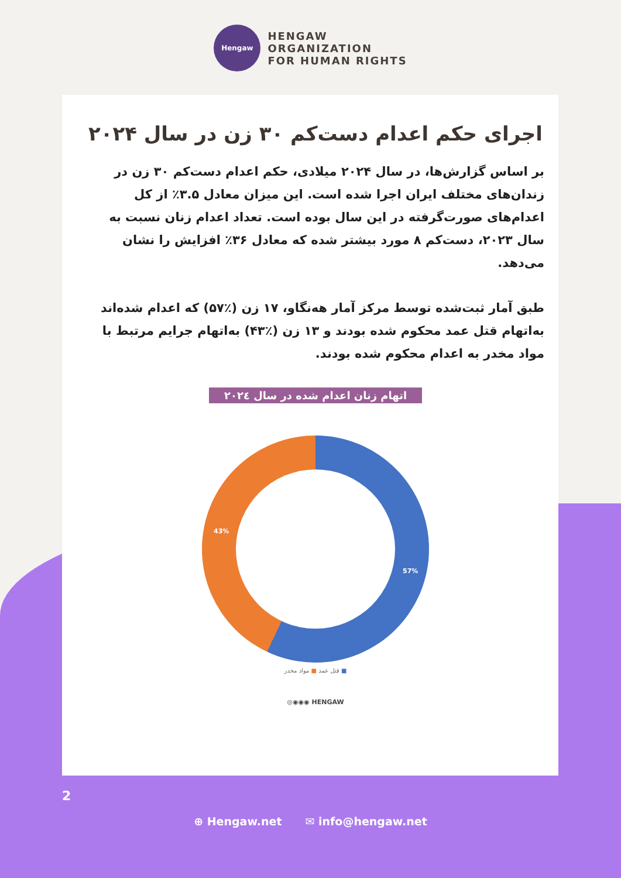Hengaw
HENGAW
ORGANIZATION
FOR HUMAN RIGHTS
اجرای حکم اعدام دست‌کم ۳۰ زن در سال ۲۰۲۴
بر اساس گزارش‌ها، در سال ۲۰۲۴ میلادی، حکم اعدام دست‌کم ۳۰ زن در زندان‌های مختلف ایران اجرا شده است. این میزان معادل ۳.۵٪ از کل اعدام‌های صورت‌گرفته در این سال بوده است. تعداد اعدام زنان نسبت به سال ۲۰۲۳، دست‌کم ۸ مورد بیشتر شده که معادل ۳۶٪ افزایش را نشان می‌دهد.
طبق آمار ثبت‌شده توسط مرکز آمار هەنگاو، ۱۷ زن (٪۵۷) که اعدام شده‌اند به‌اتهام قتل عمد محکوم شده بودند و ۱۳ زن (٪۴۳) به‌اتهام جرایم مرتبط با مواد مخدر به اعدام محکوم شده بودند.
اتهام زنان اعدام شده در سال ۲۰۲٤
43%
57%
■ قتل عمد ■ مواد مخدر
◎◉◉◉ HENGAW
2
⊕ Hengaw.net ✉ info@hengaw.net